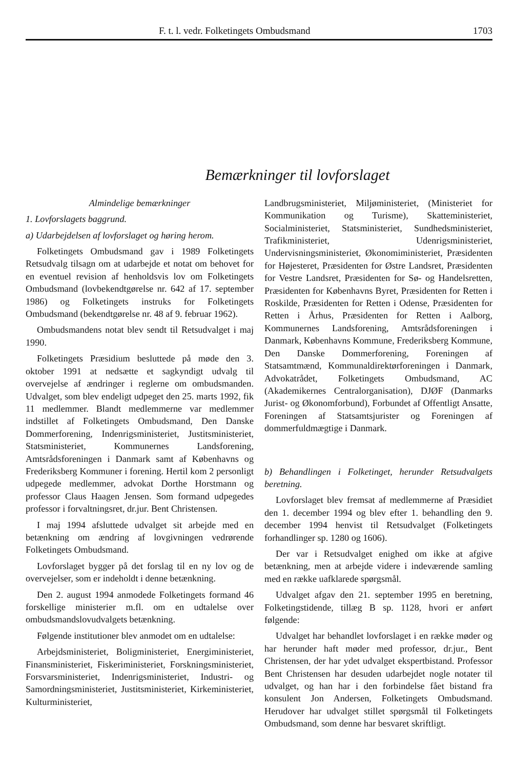F. t. l. vedr. Folketingets Ombudsmand 1703
Bemærkninger til lovforslaget
Almindelige bemærkninger
1. Lovforslagets baggrund.
a) Udarbejdelsen af lovforslaget og høring herom.
Folketingets Ombudsmand gav i 1989 Folketingets Retsudvalg tilsagn om at udarbejde et notat om behovet for en eventuel revision af henholdsvis lov om Folketingets Ombudsmand (lovbekendtgørelse nr. 642 af 17. september 1986) og Folketingets instruks for Folketingets Ombudsmand (bekendtgørelse nr. 48 af 9. februar 1962).
Ombudsmandens notat blev sendt til Retsudvalget i maj 1990.
Folketingets Præsidium besluttede på møde den 3. oktober 1991 at nedsætte et sagkyndigt udvalg til overvejelse af ændringer i reglerne om ombudsmanden. Udvalget, som blev endeligt udpeget den 25. marts 1992, fik 11 medlemmer. Blandt medlemmerne var medlemmer indstillet af Folketingets Ombudsmand, Den Danske Dommerforening, Indenrigsministeriet, Justitsministeriet, Statsministeriet, Kommunernes Landsforening, Amtsrådsforeningen i Danmark samt af Københavns og Frederiksberg Kommuner i forening. Hertil kom 2 personligt udpegede medlemmer, advokat Dorthe Horstmann og professor Claus Haagen Jensen. Som formand udpegedes professor i forvaltningsret, dr.jur. Bent Christensen.
I maj 1994 afsluttede udvalget sit arbejde med en betænkning om ændring af lovgivningen vedrørende Folketingets Ombudsmand.
Lovforslaget bygger på det forslag til en ny lov og de overvejelser, som er indeholdt i denne betænkning.
Den 2. august 1994 anmodede Folketingets formand 46 forskellige ministerier m.fl. om en udtalelse over ombudsmandslovudvalgets betænkning.
Følgende institutioner blev anmodet om en udtalelse:
Arbejdsministeriet, Boligministeriet, Energiministeriet, Finansministeriet, Fiskeriministeriet, Forskningsministeriet, Forsvarsministeriet, Indenrigsministeriet, Industri- og Samordningsministeriet, Justitsministeriet, Kirkeministeriet, Kulturministeriet,
Landbrugsministeriet, Miljøministeriet, (Ministeriet for Kommunikation og Turisme), Skatteministeriet, Socialministeriet, Statsministeriet, Sundhedsministeriet, Trafikministeriet, Udenrigsministeriet, Undervisningsministeriet, Økonomiministeriet, Præsidenten for Højesteret, Præsidenten for Østre Landsret, Præsidenten for Vestre Landsret, Præsidenten for Sø- og Handelsretten, Præsidenten for Københavns Byret, Præsidenten for Retten i Roskilde, Præsidenten for Retten i Odense, Præsidenten for Retten i Århus, Præsidenten for Retten i Aalborg, Kommunernes Landsforening, Amtsrådsforeningen i Danmark, Københavns Kommune, Frederiksberg Kommune, Den Danske Dommerforening, Foreningen af Statsamtmænd, Kommunaldirektørforeningen i Danmark, Advokatrådet, Folketingets Ombudsmand, AC (Akademikernes Centralorganisation), DJØF (Danmarks Jurist- og Økonomforbund), Forbundet af Offentligt Ansatte, Foreningen af Statsamtsjurister og Foreningen af dommerfuldmægtige i Danmark.
b) Behandlingen i Folketinget, herunder Retsudvalgets beretning.
Lovforslaget blev fremsat af medlemmerne af Præsidiet den 1. december 1994 og blev efter 1. behandling den 9. december 1994 henvist til Retsudvalget (Folketingets forhandlinger sp. 1280 og 1606).
Der var i Retsudvalget enighed om ikke at afgive betænkning, men at arbejde videre i indeværende samling med en række uafklarede spørgsmål.
Udvalget afgav den 21. september 1995 en beretning, Folketingstidende, tillæg B sp. 1128, hvori er anført følgende:
Udvalget har behandlet lovforslaget i en række møder og har herunder haft møder med professor, dr.jur., Bent Christensen, der har ydet udvalget ekspertbistand. Professor Bent Christensen har desuden udarbejdet nogle notater til udvalget, og han har i den forbindelse fået bistand fra konsulent Jon Andersen, Folketingets Ombudsmand. Herudover har udvalget stillet spørgsmål til Folketingets Ombudsmand, som denne har besvaret skriftligt.